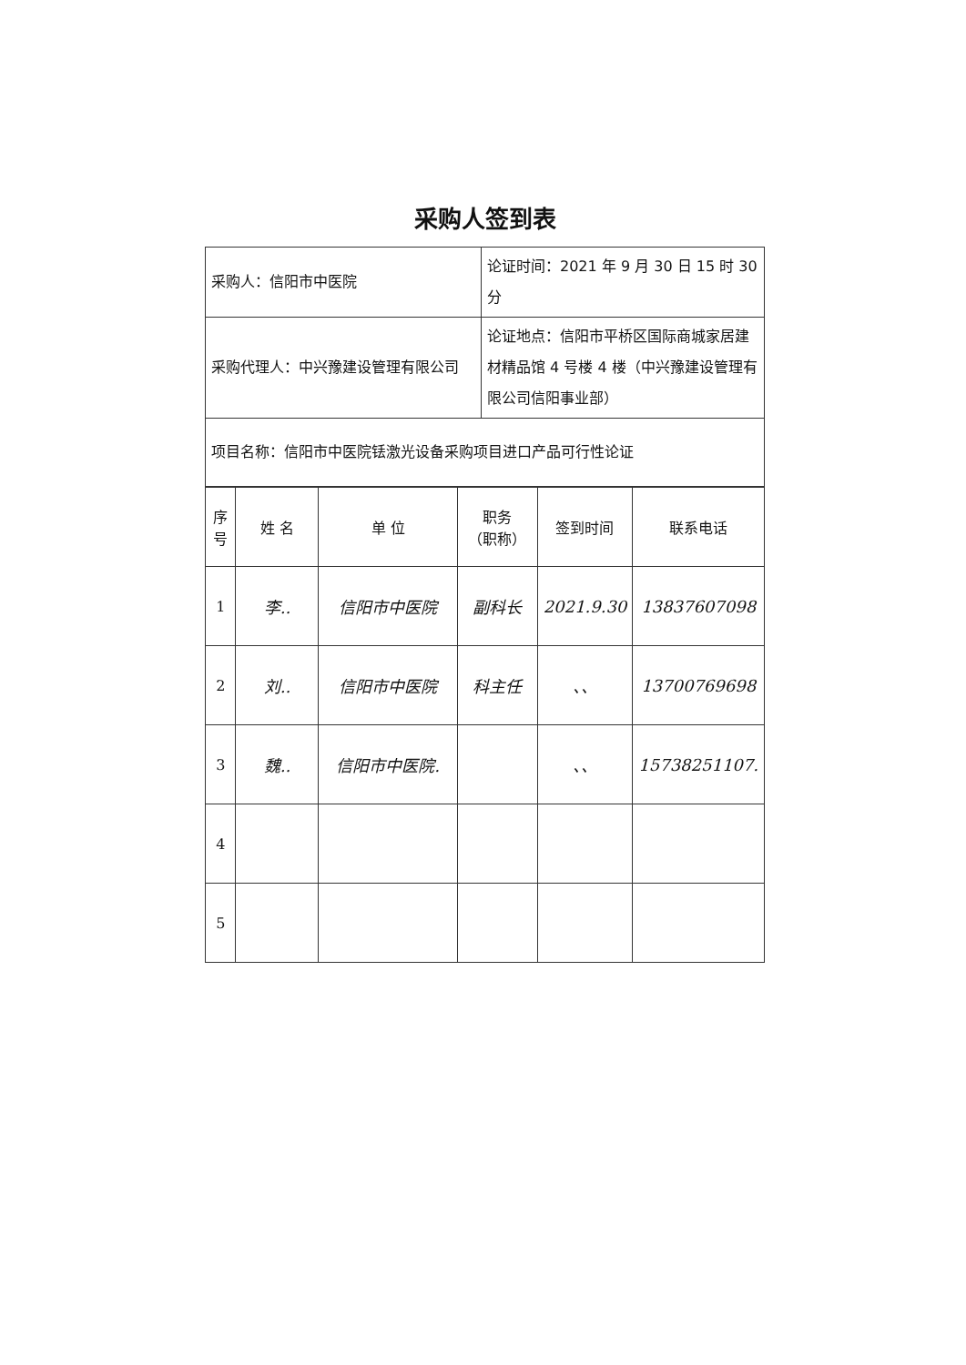采购人签到表
| 采购人：信阳市中医院 | 论证时间：2021 年 9 月 30 日 15 时 30 分 |
| 采购代理人：中兴豫建设管理有限公司 | 论证地点：信阳市平桥区国际商城家居建材精品馆 4 号楼 4 楼（中兴豫建设管理有限公司信阳事业部） |
| 项目名称：信阳市中医院铥激光设备采购项目进口产品可行性论证 | |
| 序号 | 姓 名 | 单 位 | 职务 （职称） | 签到时间 | 联系电话 |
| --- | --- | --- | --- | --- | --- |
| 1 | 李.. | 信阳市中医院 | 副科长 | 2021.9.30 | 13837607098 |
| 2 | 刘.. | 信阳市中医院 | 科主任 | 、、 | 13700769698 |
| 3 | 魏.. | 信阳市中医院. | | 、、 | 15738251107. |
| 4 | | | | | |
| 5 | | | | | |